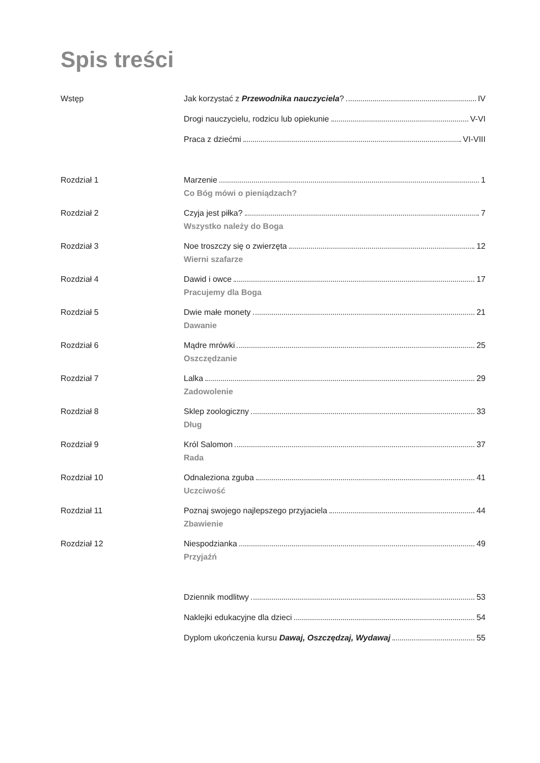Spis treści
Wstęp Jak korzystać z Przewodnika nauczyciela? IV
Drogi nauczycielu, rodzicu lub opiekunie V-VI
Praca z dziećmi VI-VIII
Rozdział 1 Marzenie 1
Co Bóg mówi o pieniądzach?
Rozdział 2 Czyja jest piłka? 7
Wszystko należy do Boga
Rozdział 3 Noe troszczy się o zwierzęta 12
Wierni szafarze
Rozdział 4 Dawid i owce 17
Pracujemy dla Boga
Rozdział 5 Dwie małe monety 21
Dawanie
Rozdział 6 Mądre mrówki 25
Oszczędzanie
Rozdział 7 Lalka 29
Zadowolenie
Rozdział 8 Sklep zoologiczny 33
Dług
Rozdział 9 Król Salomon 37
Rada
Rozdział 10 Odnaleziona zguba 41
Uczciwość
Rozdział 11 Poznaj swojego najlepszego przyjaciela 44
Zbawienie
Rozdział 12 Niespodzianka 49
Przyjaźń
Dziennik modlitwy 53
Naklejki edukacyjne dla dzieci 54
Dyplom ukończenia kursu Dawaj, Oszczędzaj, Wydawaj 55